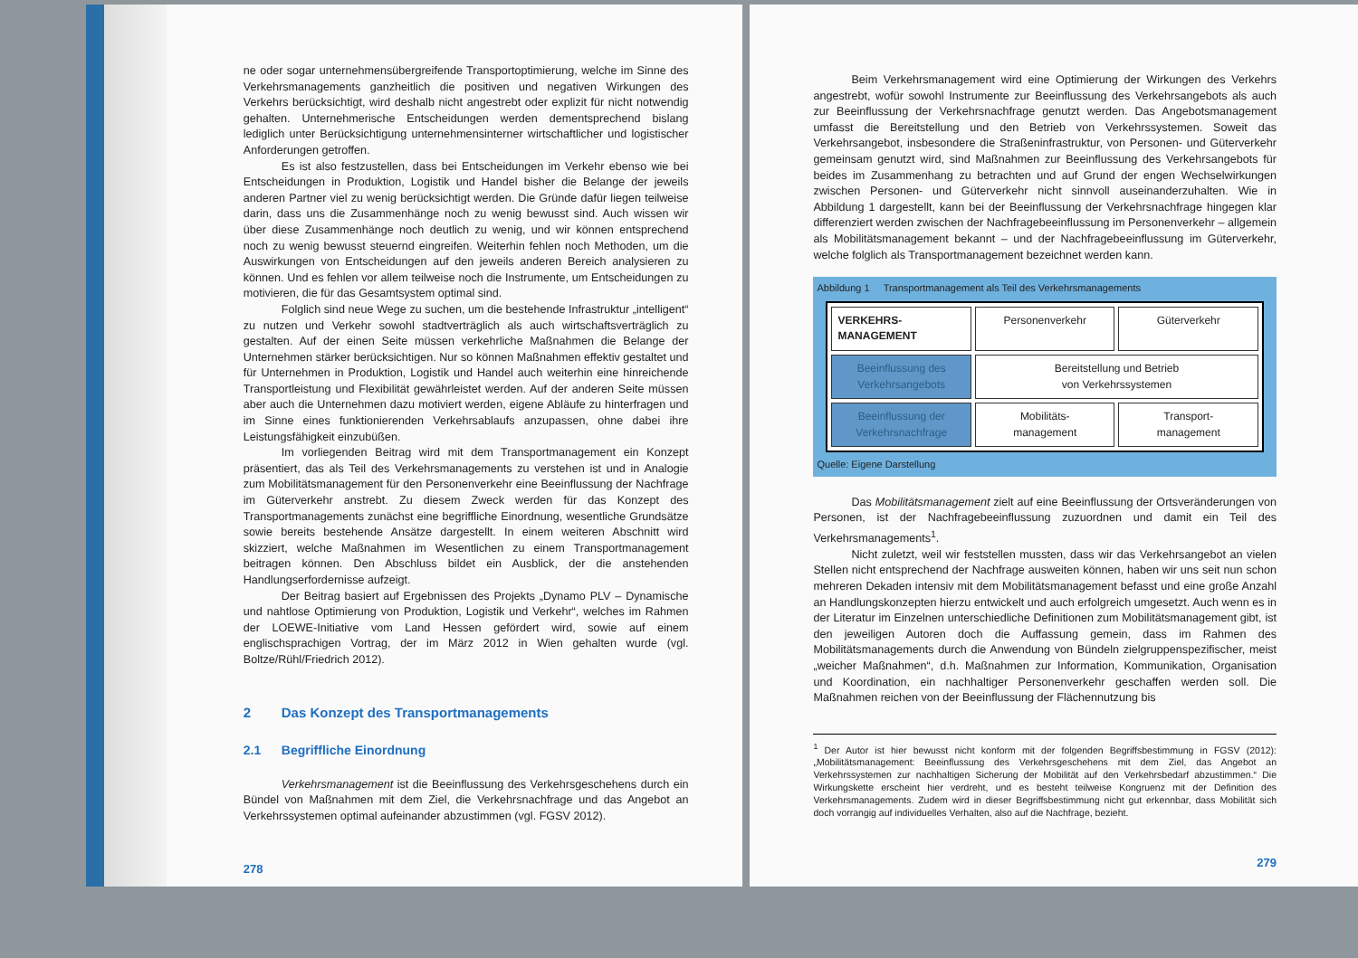ne oder sogar unternehmensübergreifende Transportoptimierung, welche im Sinne des Verkehrsmanagements ganzheitlich die positiven und negativen Wirkungen des Verkehrs berücksichtigt, wird deshalb nicht angestrebt oder explizit für nicht notwendig gehalten. Unternehmerische Entscheidungen werden dementsprechend bislang lediglich unter Berücksichtigung unternehmensinterner wirtschaftlicher und logistischer Anforderungen getroffen.
Es ist also festzustellen, dass bei Entscheidungen im Verkehr ebenso wie bei Entscheidungen in Produktion, Logistik und Handel bisher die Belange der jeweils anderen Partner viel zu wenig berücksichtigt werden. Die Gründe dafür liegen teilweise darin, dass uns die Zusammenhänge noch zu wenig bewusst sind. Auch wissen wir über diese Zusammenhänge noch deutlich zu wenig, und wir können entsprechend noch zu wenig bewusst steuernd eingreifen. Weiterhin fehlen noch Methoden, um die Auswirkungen von Entscheidungen auf den jeweils anderen Bereich analysieren zu können. Und es fehlen vor allem teilweise noch die Instrumente, um Entscheidungen zu motivieren, die für das Gesamtsystem optimal sind.
Folglich sind neue Wege zu suchen, um die bestehende Infrastruktur „intelligent“ zu nutzen und Verkehr sowohl stadtverträglich als auch wirtschaftsverträglich zu gestalten. Auf der einen Seite müssen verkehrliche Maßnahmen die Belange der Unternehmen stärker berücksichtigen. Nur so können Maßnahmen effektiv gestaltet und für Unternehmen in Produktion, Logistik und Handel auch weiterhin eine hinreichende Transportleistung und Flexibilität gewährleistet werden. Auf der anderen Seite müssen aber auch die Unternehmen dazu motiviert werden, eigene Abläufe zu hinterfragen und im Sinne eines funktionierenden Verkehrsablaufs anzupassen, ohne dabei ihre Leistungsfähigkeit einzubüßen.
Im vorliegenden Beitrag wird mit dem Transportmanagement ein Konzept präsentiert, das als Teil des Verkehrsmanagements zu verstehen ist und in Analogie zum Mobilitätsmanagement für den Personenverkehr eine Beeinflussung der Nachfrage im Güterverkehr anstrebt. Zu diesem Zweck werden für das Konzept des Transportmanagements zunächst eine begriffliche Einordnung, wesentliche Grundsätze sowie bereits bestehende Ansätze dargestellt. In einem weiteren Abschnitt wird skizziert, welche Maßnahmen im Wesentlichen zu einem Transportmanagement beitragen können. Den Abschluss bildet ein Ausblick, der die anstehenden Handlungserfordernisse aufzeigt.
Der Beitrag basiert auf Ergebnissen des Projekts „Dynamo PLV – Dynamische und nahtlose Optimierung von Produktion, Logistik und Verkehr“, welches im Rahmen der LOEWE-Initiative vom Land Hessen gefördert wird, sowie auf einem englischsprachigen Vortrag, der im März 2012 in Wien gehalten wurde (vgl. Boltze/Rühl/Friedrich 2012).
2 Das Konzept des Transportmanagements
2.1 Begriffliche Einordnung
Verkehrsmanagement ist die Beeinflussung des Verkehrsgeschehens durch ein Bündel von Maßnahmen mit dem Ziel, die Verkehrsnachfrage und das Angebot an Verkehrssystemen optimal aufeinander abzustimmen (vgl. FGSV 2012).
278
Beim Verkehrsmanagement wird eine Optimierung der Wirkungen des Verkehrs angestrebt, wofür sowohl Instrumente zur Beeinflussung des Verkehrsangebots als auch zur Beeinflussung der Verkehrsnachfrage genutzt werden. Das Angebotsmanagement umfasst die Bereitstellung und den Betrieb von Verkehrssystemen. Soweit das Verkehrsangebot, insbesondere die Straßeninfrastruktur, von Personen- und Güterverkehr gemeinsam genutzt wird, sind Maßnahmen zur Beeinflussung des Verkehrsangebots für beides im Zusammenhang zu betrachten und auf Grund der engen Wechselwirkungen zwischen Personen- und Güterverkehr nicht sinnvoll auseinanderzuhalten. Wie in Abbildung 1 dargestellt, kann bei der Beeinflussung der Verkehrsnachfrage hingegen klar differenziert werden zwischen der Nachfragebeeinflussung im Personenverkehr – allgemein als Mobilitätsmanagement bekannt – und der Nachfragebeeinflussung im Güterverkehr, welche folglich als Transportmanagement bezeichnet werden kann.
Abbildung 1 Transportmanagement als Teil des Verkehrsmanagements
VERKEHRS-
MANAGEMENT
Personenverkehr
Güterverkehr
Beeinflussung des Verkehrsangebots
Bereitstellung und Betrieb
von Verkehrssystemen
Beeinflussung der Verkehrsnachfrage
Mobilitäts-
management
Transport-
management
Quelle: Eigene Darstellung
Das Mobilitätsmanagement zielt auf eine Beeinflussung der Ortsveränderungen von Personen, ist der Nachfragebeeinflussung zuzuordnen und damit ein Teil des Verkehrsmanagements<sup>1</sup>.
Nicht zuletzt, weil wir feststellen mussten, dass wir das Verkehrsangebot an vielen Stellen nicht entsprechend der Nachfrage ausweiten können, haben wir uns seit nun schon mehreren Dekaden intensiv mit dem Mobilitätsmanagement befasst und eine große Anzahl an Handlungskonzepten hierzu entwickelt und auch erfolgreich umgesetzt. Auch wenn es in der Literatur im Einzelnen unterschiedliche Definitionen zum Mobilitätsmanagement gibt, ist den jeweiligen Autoren doch die Auffassung gemein, dass im Rahmen des Mobilitätsmanagements durch die Anwendung von Bündeln zielgruppenspezifischer, meist „weicher Maßnahmen“, d.h. Maßnahmen zur Information, Kommunikation, Organisation und Koordination, ein nachhaltiger Personenverkehr geschaffen werden soll. Die Maßnahmen reichen von der Beeinflussung der Flächennutzung bis
<sup>1</sup> Der Autor ist hier bewusst nicht konform mit der folgenden Begriffsbestimmung in FGSV (2012): „Mobilitätsmanagement: Beeinflussung des Verkehrsgeschehens mit dem Ziel, das Angebot an Verkehrssystemen zur nachhaltigen Sicherung der Mobilität auf den Verkehrsbedarf abzustimmen.“ Die Wirkungskette erscheint hier verdreht, und es besteht teilweise Kongruenz mit der Definition des Verkehrsmanagements. Zudem wird in dieser Begriffsbestimmung nicht gut erkennbar, dass Mobilität sich doch vorrangig auf individuelles Verhalten, also auf die Nachfrage, bezieht.
279